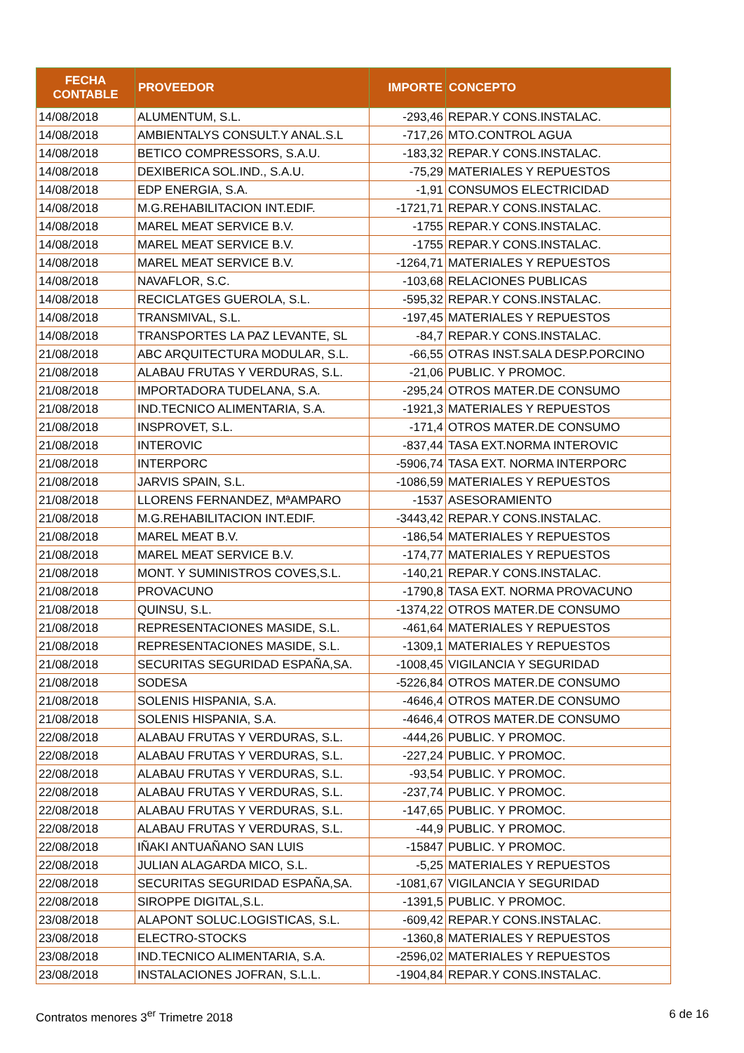| FECHA CONTABLE | PROVEEDOR | IMPORTE | CONCEPTO |
| --- | --- | --- | --- |
| 14/08/2018 | ALUMENTUM, S.L. | -293,46 | REPAR.Y CONS.INSTALAC. |
| 14/08/2018 | AMBIENTALYS CONSULT.Y ANAL.S.L | -717,26 | MTO.CONTROL AGUA |
| 14/08/2018 | BETICO COMPRESSORS, S.A.U. | -183,32 | REPAR.Y CONS.INSTALAC. |
| 14/08/2018 | DEXIBERICA SOL.IND., S.A.U. | -75,29 | MATERIALES Y REPUESTOS |
| 14/08/2018 | EDP ENERGIA, S.A. | -1,91 | CONSUMOS ELECTRICIDAD |
| 14/08/2018 | M.G.REHABILITACION INT.EDIF. | -1721,71 | REPAR.Y CONS.INSTALAC. |
| 14/08/2018 | MAREL MEAT SERVICE B.V. | -1755 | REPAR.Y CONS.INSTALAC. |
| 14/08/2018 | MAREL MEAT SERVICE B.V. | -1755 | REPAR.Y CONS.INSTALAC. |
| 14/08/2018 | MAREL MEAT SERVICE B.V. | -1264,71 | MATERIALES Y REPUESTOS |
| 14/08/2018 | NAVAFLOR, S.C. | -103,68 | RELACIONES PUBLICAS |
| 14/08/2018 | RECICLATGES GUEROLA, S.L. | -595,32 | REPAR.Y CONS.INSTALAC. |
| 14/08/2018 | TRANSMIVAL, S.L. | -197,45 | MATERIALES Y REPUESTOS |
| 14/08/2018 | TRANSPORTES LA PAZ LEVANTE, SL | -84,7 | REPAR.Y CONS.INSTALAC. |
| 21/08/2018 | ABC ARQUITECTURA MODULAR, S.L. | -66,55 | OTRAS INST.SALA DESP.PORCINO |
| 21/08/2018 | ALABAU FRUTAS Y VERDURAS, S.L. | -21,06 | PUBLIC. Y PROMOC. |
| 21/08/2018 | IMPORTADORA TUDELANA, S.A. | -295,24 | OTROS MATER.DE CONSUMO |
| 21/08/2018 | IND.TECNICO ALIMENTARIA, S.A. | -1921,3 | MATERIALES Y REPUESTOS |
| 21/08/2018 | INSPROVET, S.L. | -171,4 | OTROS MATER.DE CONSUMO |
| 21/08/2018 | INTEROVIC | -837,44 | TASA EXT.NORMA INTEROVIC |
| 21/08/2018 | INTERPORC | -5906,74 | TASA EXT. NORMA INTERPORC |
| 21/08/2018 | JARVIS SPAIN, S.L. | -1086,59 | MATERIALES Y REPUESTOS |
| 21/08/2018 | LLORENS FERNANDEZ, MªAMPARO | -1537 | ASESORAMIENTO |
| 21/08/2018 | M.G.REHABILITACION INT.EDIF. | -3443,42 | REPAR.Y CONS.INSTALAC. |
| 21/08/2018 | MAREL MEAT B.V. | -186,54 | MATERIALES Y REPUESTOS |
| 21/08/2018 | MAREL MEAT SERVICE B.V. | -174,77 | MATERIALES Y REPUESTOS |
| 21/08/2018 | MONT. Y SUMINISTROS COVES,S.L. | -140,21 | REPAR.Y CONS.INSTALAC. |
| 21/08/2018 | PROVACUNO | -1790,8 | TASA EXT. NORMA PROVACUNO |
| 21/08/2018 | QUINSU, S.L. | -1374,22 | OTROS MATER.DE CONSUMO |
| 21/08/2018 | REPRESENTACIONES MASIDE, S.L. | -461,64 | MATERIALES Y REPUESTOS |
| 21/08/2018 | REPRESENTACIONES MASIDE, S.L. | -1309,1 | MATERIALES Y REPUESTOS |
| 21/08/2018 | SECURITAS SEGURIDAD ESPAÑA,SA. | -1008,45 | VIGILANCIA Y SEGURIDAD |
| 21/08/2018 | SODESA | -5226,84 | OTROS MATER.DE CONSUMO |
| 21/08/2018 | SOLENIS HISPANIA, S.A. | -4646,4 | OTROS MATER.DE CONSUMO |
| 21/08/2018 | SOLENIS HISPANIA, S.A. | -4646,4 | OTROS MATER.DE CONSUMO |
| 22/08/2018 | ALABAU FRUTAS Y VERDURAS, S.L. | -444,26 | PUBLIC. Y PROMOC. |
| 22/08/2018 | ALABAU FRUTAS Y VERDURAS, S.L. | -227,24 | PUBLIC. Y PROMOC. |
| 22/08/2018 | ALABAU FRUTAS Y VERDURAS, S.L. | -93,54 | PUBLIC. Y PROMOC. |
| 22/08/2018 | ALABAU FRUTAS Y VERDURAS, S.L. | -237,74 | PUBLIC. Y PROMOC. |
| 22/08/2018 | ALABAU FRUTAS Y VERDURAS, S.L. | -147,65 | PUBLIC. Y PROMOC. |
| 22/08/2018 | ALABAU FRUTAS Y VERDURAS, S.L. | -44,9 | PUBLIC. Y PROMOC. |
| 22/08/2018 | IÑAKI ANTUAÑANO SAN LUIS | -15847 | PUBLIC. Y PROMOC. |
| 22/08/2018 | JULIAN ALAGARDA MICO, S.L. | -5,25 | MATERIALES Y REPUESTOS |
| 22/08/2018 | SECURITAS SEGURIDAD ESPAÑA,SA. | -1081,67 | VIGILANCIA Y SEGURIDAD |
| 22/08/2018 | SIROPPE DIGITAL,S.L. | -1391,5 | PUBLIC. Y PROMOC. |
| 23/08/2018 | ALAPONT SOLUC.LOGISTICAS, S.L. | -609,42 | REPAR.Y CONS.INSTALAC. |
| 23/08/2018 | ELECTRO-STOCKS | -1360,8 | MATERIALES Y REPUESTOS |
| 23/08/2018 | IND.TECNICO ALIMENTARIA, S.A. | -2596,02 | MATERIALES Y REPUESTOS |
| 23/08/2018 | INSTALACIONES JOFRAN, S.L.L. | -1904,84 | REPAR.Y CONS.INSTALAC. |
Contratos menores 3<sup>er</sup> Trimetre 2018 6 de 16